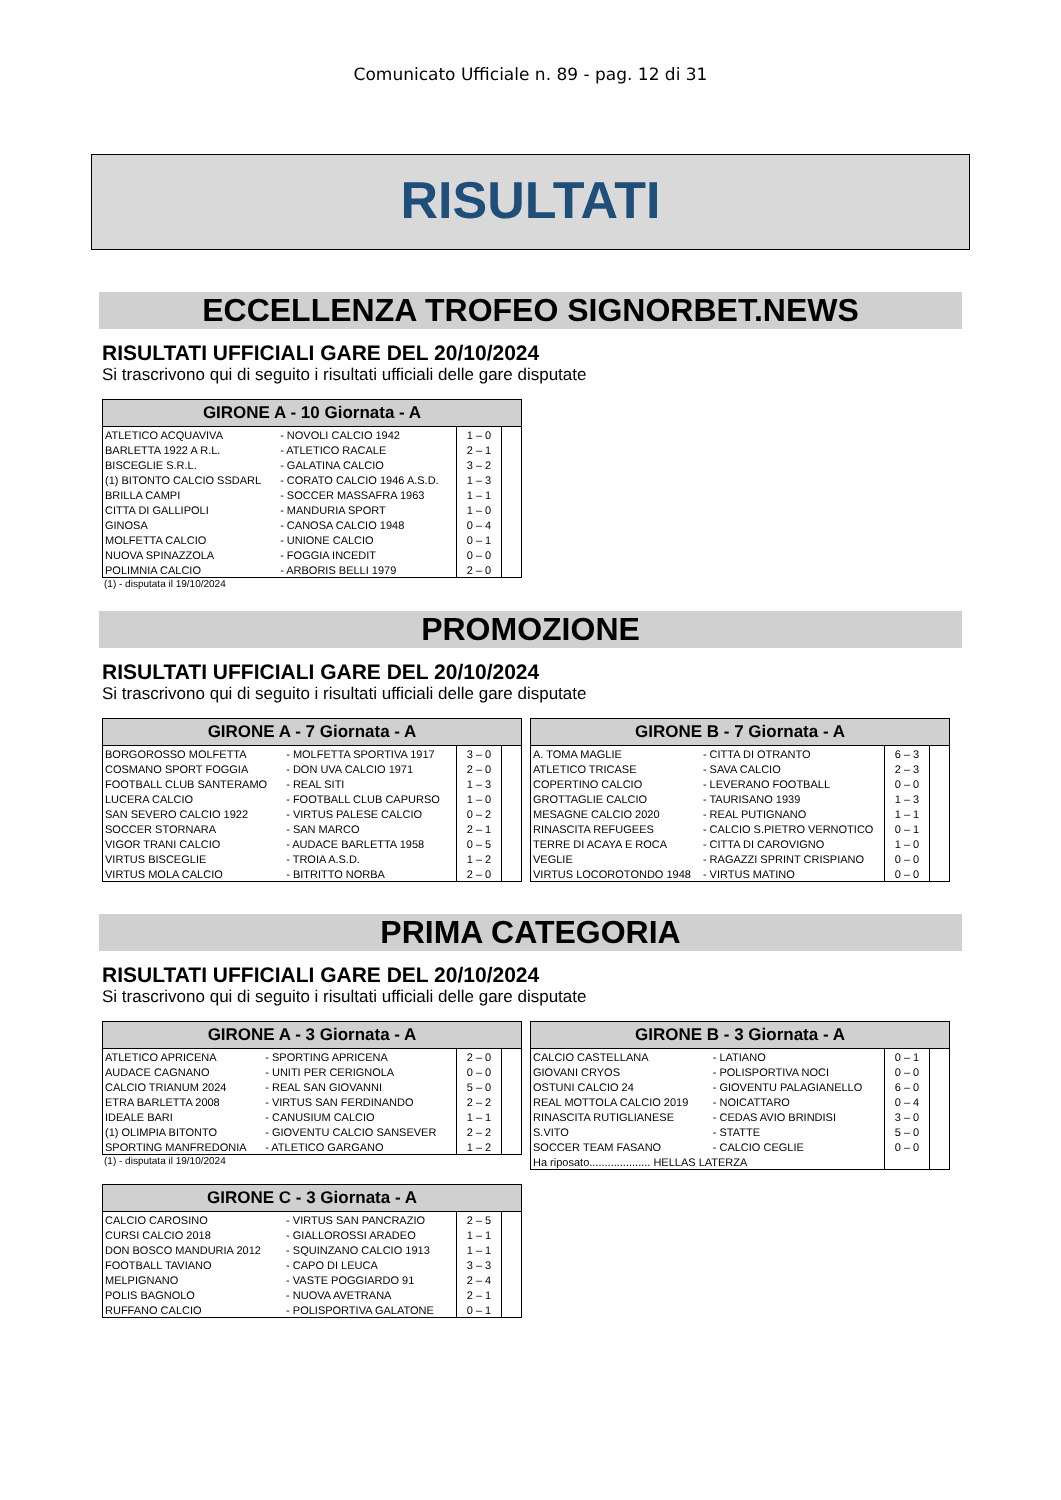Comunicato Ufficiale n. 89 - pag. 12 di 31
RISULTATI
ECCELLENZA TROFEO SIGNORBET.NEWS
RISULTATI UFFICIALI GARE DEL 20/10/2024
Si trascrivono qui di seguito i risultati ufficiali delle gare disputate
| GIRONE A - 10 Giornata - A | | | |
| --- | --- | --- | --- |
| ATLETICO ACQUAVIVA | - NOVOLI CALCIO 1942 | 1 – 0 | |
| BARLETTA 1922 A R.L. | - ATLETICO RACALE | 2 – 1 | |
| BISCEGLIE S.R.L. | - GALATINA CALCIO | 3 – 2 | |
| (1) BITONTO CALCIO SSDARL | - CORATO CALCIO 1946 A.S.D. | 1 – 3 | |
| BRILLA CAMPI | - SOCCER MASSAFRA 1963 | 1 – 1 | |
| CITTA DI GALLIPOLI | - MANDURIA SPORT | 1 – 0 | |
| GINOSA | - CANOSA CALCIO 1948 | 0 – 4 | |
| MOLFETTA CALCIO | - UNIONE CALCIO | 0 – 1 | |
| NUOVA SPINAZZOLA | - FOGGIA INCEDIT | 0 – 0 | |
| POLIMNIA CALCIO | - ARBORIS BELLI 1979 | 2 – 0 | |
(1) - disputata il 19/10/2024
PROMOZIONE
RISULTATI UFFICIALI GARE DEL 20/10/2024
Si trascrivono qui di seguito i risultati ufficiali delle gare disputate
| GIRONE A - 7 Giornata - A | | | |
| --- | --- | --- | --- |
| BORGOROSSO MOLFETTA | - MOLFETTA SPORTIVA 1917 | 3 – 0 | |
| COSMANO SPORT FOGGIA | - DON UVA CALCIO 1971 | 2 – 0 | |
| FOOTBALL CLUB SANTERAMO | - REAL SITI | 1 – 3 | |
| LUCERA CALCIO | - FOOTBALL CLUB CAPURSO | 1 – 0 | |
| SAN SEVERO CALCIO 1922 | - VIRTUS PALESE CALCIO | 0 – 2 | |
| SOCCER STORNARA | - SAN MARCO | 2 – 1 | |
| VIGOR TRANI CALCIO | - AUDACE BARLETTA 1958 | 0 – 5 | |
| VIRTUS BISCEGLIE | - TROIA A.S.D. | 1 – 2 | |
| VIRTUS MOLA CALCIO | - BITRITTO NORBA | 2 – 0 | |
| GIRONE B - 7 Giornata - A | | | |
| --- | --- | --- | --- |
| A. TOMA MAGLIE | - CITTA DI OTRANTO | 6 – 3 | |
| ATLETICO TRICASE | - SAVA CALCIO | 2 – 3 | |
| COPERTINO CALCIO | - LEVERANO FOOTBALL | 0 – 0 | |
| GROTTAGLIE CALCIO | - TAURISANO 1939 | 1 – 3 | |
| MESAGNE CALCIO 2020 | - REAL PUTIGNANO | 1 – 1 | |
| RINASCITA REFUGEES | - CALCIO S.PIETRO VERNOTICO | 0 – 1 | |
| TERRE DI ACAYA E ROCA | - CITTA DI CAROVIGNO | 1 – 0 | |
| VEGLIE | - RAGAZZI SPRINT CRISPIANO | 0 – 0 | |
| VIRTUS LOCOROTONDO 1948 | - VIRTUS MATINO | 0 – 0 | |
PRIMA CATEGORIA
RISULTATI UFFICIALI GARE DEL 20/10/2024
Si trascrivono qui di seguito i risultati ufficiali delle gare disputate
| GIRONE A - 3 Giornata - A | | | |
| --- | --- | --- | --- |
| ATLETICO APRICENA | - SPORTING APRICENA | 2 – 0 | |
| AUDACE CAGNANO | - UNITI PER CERIGNOLA | 0 – 0 | |
| CALCIO TRIANUM 2024 | - REAL SAN GIOVANNI | 5 – 0 | |
| ETRA BARLETTA 2008 | - VIRTUS SAN FERDINANDO | 2 – 2 | |
| IDEALE BARI | - CANUSIUM CALCIO | 1 – 1 | |
| (1) OLIMPIA BITONTO | - GIOVENTU CALCIO SANSEVER | 2 – 2 | |
| SPORTING MANFREDONIA | - ATLETICO GARGANO | 1 – 2 | |
(1) - disputata il 19/10/2024
| GIRONE B - 3 Giornata - A | | | |
| --- | --- | --- | --- |
| CALCIO CASTELLANA | - LATIANO | 0 – 1 | |
| GIOVANI CRYOS | - POLISPORTIVA NOCI | 0 – 0 | |
| OSTUNI CALCIO 24 | - GIOVENTU PALAGIANELLO | 6 – 0 | |
| REAL MOTTOLA CALCIO 2019 | - NOICATTARO | 0 – 4 | |
| RINASCITA RUTIGLIANESE | - CEDAS AVIO BRINDISI | 3 – 0 | |
| S.VITO | - STATTE | 5 – 0 | |
| SOCCER TEAM FASANO | - CALCIO CEGLIE | 0 – 0 | |
| Ha riposato.................... HELLAS LATERZA | | | |
| GIRONE C - 3 Giornata - A | | | |
| --- | --- | --- | --- |
| CALCIO CAROSINO | - VIRTUS SAN PANCRAZIO | 2 – 5 | |
| CURSI CALCIO 2018 | - GIALLOROSSI ARADEO | 1 – 1 | |
| DON BOSCO MANDURIA 2012 | - SQUINZANO CALCIO 1913 | 1 – 1 | |
| FOOTBALL TAVIANO | - CAPO DI LEUCA | 3 – 3 | |
| MELPIGNANO | - VASTE POGGIARDO 91 | 2 – 4 | |
| POLIS BAGNOLO | - NUOVA AVETRANA | 2 – 1 | |
| RUFFANO CALCIO | - POLISPORTIVA GALATONE | 0 – 1 | |